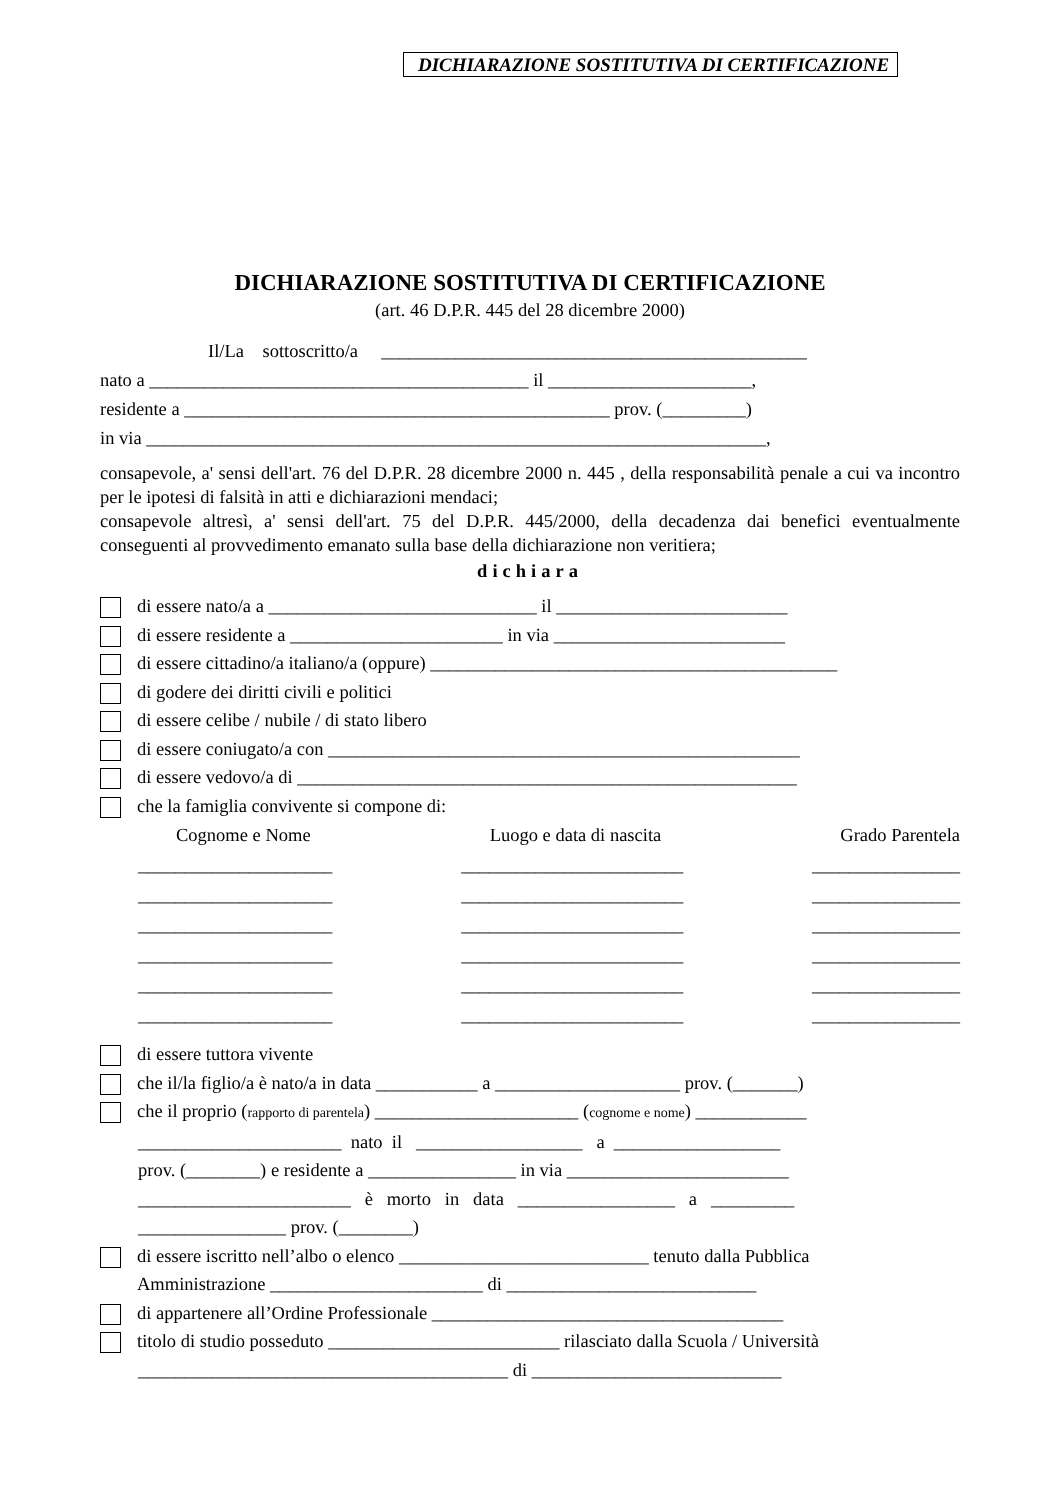DICHIARAZIONE SOSTITUTIVA DI CERTIFICAZIONE
DICHIARAZIONE SOSTITUTIVA DI CERTIFICAZIONE
(art. 46 D.P.R. 445 del 28 dicembre 2000)
Il/La sottoscritto/a ______________________________________________
nato a _________________________________________ il ______________________,
residente a ______________________________________________ prov. (_________)
in via ___________________________________________________________________,
consapevole, a' sensi dell'art. 76 del D.P.R. 28 dicembre 2000 n. 445 , della responsabilità penale a cui va incontro per le ipotesi di falsità in atti e dichiarazioni mendaci;
consapevole altresì, a' sensi dell'art. 75 del D.P.R. 445/2000, della decadenza dai benefici eventualmente conseguenti al provvedimento emanato sulla base della dichiarazione non veritiera;
dichiara
di essere nato/a a _____________________________ il _________________________
di essere residente a _______________________ in via _________________________
di essere cittadino/a italiano/a (oppure) ____________________________________________
di godere dei diritti civili e politici
di essere celibe / nubile / di stato libero
di essere coniugato/a con ___________________________________________________
di essere vedovo/a di ______________________________________________________
che la famiglia convivente si compone di:
Cognome e Nome Luogo e data di nascita Grado Parentela
_____________________ ________________________ ________________
_____________________ ________________________ ________________
_____________________ ________________________ ________________
_____________________ ________________________ ________________
_____________________ ________________________ ________________
_____________________ ________________________ ________________
di essere tuttora vivente
che il/la figlio/a è nato/a in data ___________ a ____________________ prov. (_______)
che il proprio (rapporto di parentela) ______________________ (cognome e nome) ____________
______________________ nato il __________________ a __________________
prov. (________) e residente a ________________ in via ________________________
_______________________ è morto in data _________________ a _________
________________ prov. (________)
di essere iscritto nell’albo o elenco ___________________________ tenuto dalla Pubblica
Amministrazione _______________________ di ___________________________
di appartenere all’Ordine Professionale ______________________________________
titolo di studio posseduto _________________________ rilasciato dalla Scuola / Università
________________________________________ di ___________________________